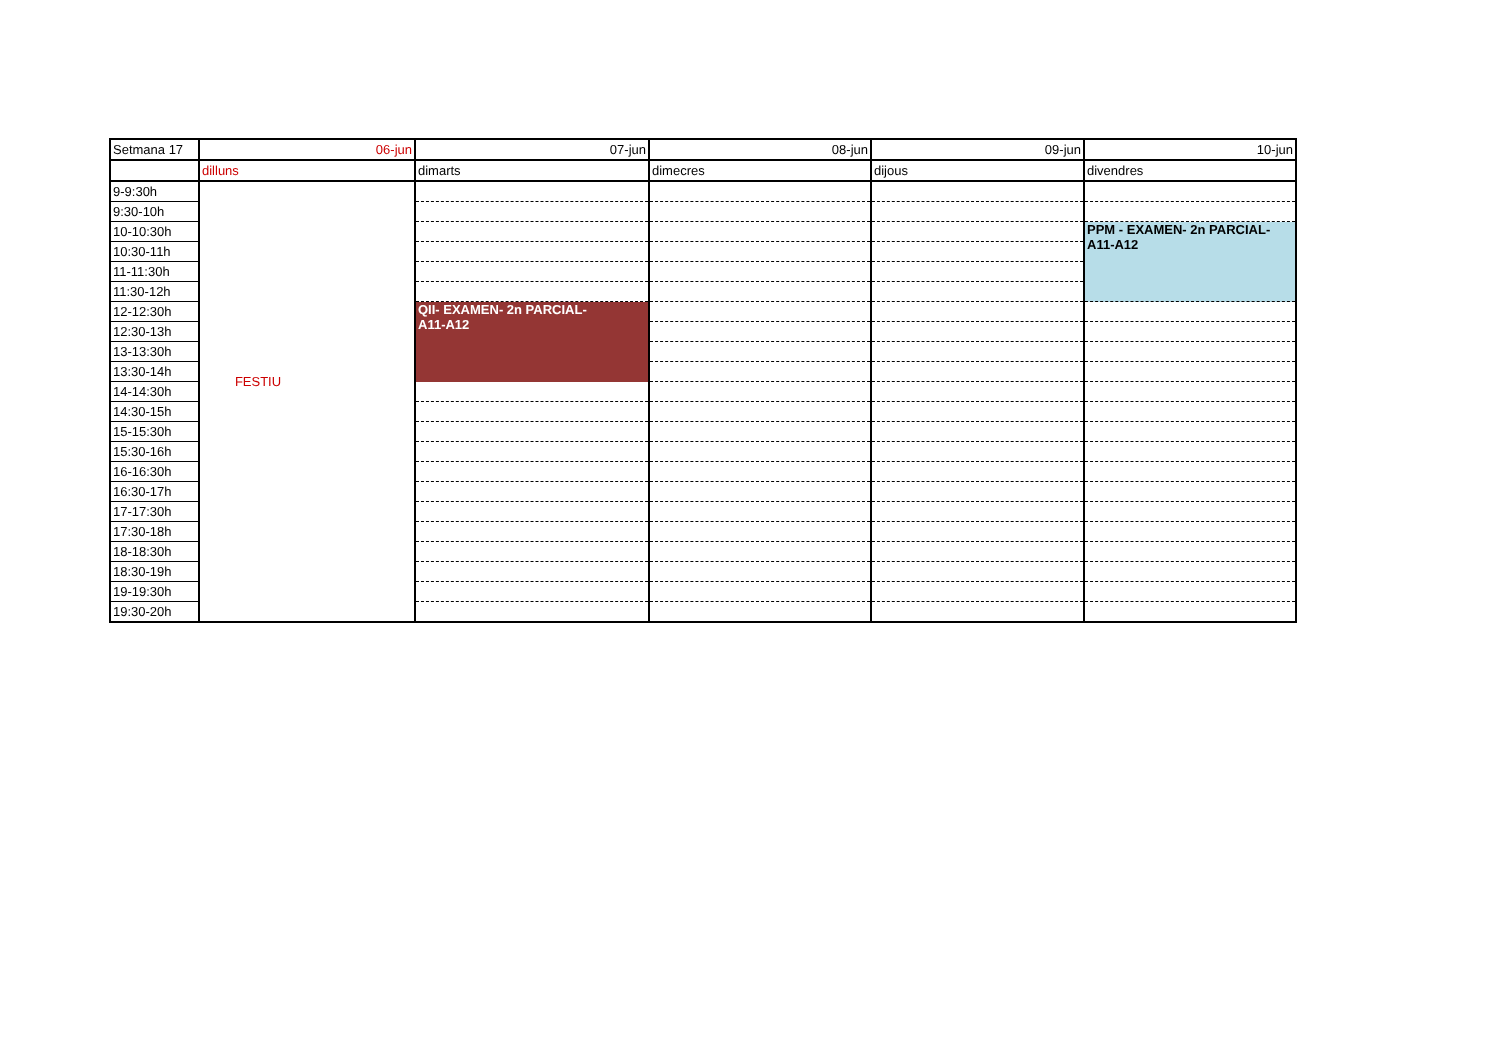| Setmana 17 | 06-jun | 07-jun | 08-jun | 09-jun | 10-jun |
| | dilluns | dimarts | dimecres | dijous | divendres |
| 9-9:30h | FESTIU | | | | |
| 9:30-10h | | | | | |
| 10-10:30h | | | | | PPM - EXAMEN- 2n PARCIAL- A11-A12 |
| 10:30-11h | | | | | |
| 11-11:30h | | | | | |
| 11:30-12h | | | | | |
| 12-12:30h | | QII- EXAMEN- 2n PARCIAL- A11-A12 | | | |
| 12:30-13h | | | | | |
| 13-13:30h | | | | | |
| 13:30-14h | | | | | |
| 14-14:30h | | | | | |
| 14:30-15h | | | | | |
| 15-15:30h | | | | | |
| 15:30-16h | | | | | |
| 16-16:30h | | | | | |
| 16:30-17h | | | | | |
| 17-17:30h | | | | | |
| 17:30-18h | | | | | |
| 18-18:30h | | | | | |
| 18:30-19h | | | | | |
| 19-19:30h | | | | | |
| 19:30-20h | | | | | |